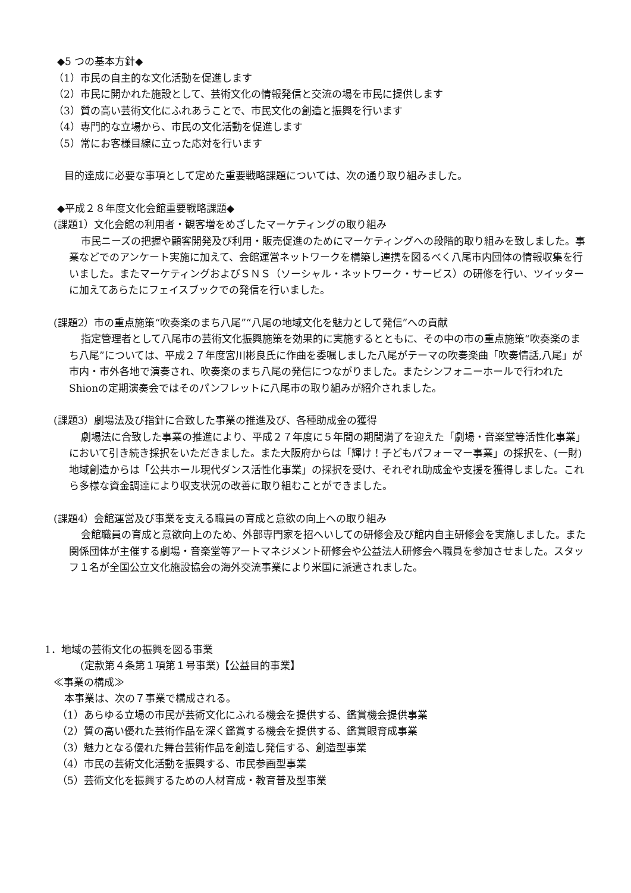◆5 つの基本方針◆
（1）市民の自主的な文化活動を促進します
（2）市民に開かれた施設として、芸術文化の情報発信と交流の場を市民に提供します
（3）質の高い芸術文化にふれあうことで、市民文化の創造と振興を行います
（4）専門的な立場から、市民の文化活動を促進します
（5）常にお客様目線に立った応対を行います
目的達成に必要な事項として定めた重要戦略課題については、次の通り取り組みました。
◆平成２８年度文化会館重要戦略課題◆
(課題1）文化会館の利用者・観客増をめざしたマーケティングの取り組み
市民ニーズの把握や顧客開発及び利用・販売促進のためにマーケティングへの段階的取り組みを致しました。事業などでのアンケート実施に加えて、会館運営ネットワークを構築し連携を図るべく八尾市内団体の情報収集を行いました。またマーケティングおよびＳＮＳ（ソーシャル・ネットワーク・サービス）の研修を行い、ツイッターに加えてあらたにフェイスブックでの発信を行いました。
(課題2）市の重点施策“吹奏楽のまち八尾”“八尾の地域文化を魅力として発信”への貢献
指定管理者として八尾市の芸術文化振興施策を効果的に実施するとともに、その中の市の重点施策“吹奏楽のまち八尾”については、平成２７年度宮川彬良氏に作曲を委嘱しました八尾がテーマの吹奏楽曲「吹奏情話,八尾」が市内・市外各地で演奏され、吹奏楽のまち八尾の発信につながりました。またシンフォニーホールで行われたShionの定期演奏会ではそのパンフレットに八尾市の取り組みが紹介されました。
(課題3）劇場法及び指針に合致した事業の推進及び、各種助成金の獲得
劇場法に合致した事業の推進により、平成２７年度に５年間の期間満了を迎えた「劇場・音楽堂等活性化事業」において引き続き採択をいただきました。また大阪府からは「輝け！子どもパフォーマー事業」の採択を、(一財) 地域創造からは「公共ホール現代ダンス活性化事業」の採択を受け、それぞれ助成金や支援を獲得しました。これら多様な資金調達により収支状況の改善に取り組むことができました。
(課題4）会館運営及び事業を支える職員の育成と意欲の向上への取り組み
会館職員の育成と意欲向上のため、外部専門家を招へいしての研修会及び館内自主研修会を実施しました。また関係団体が主催する劇場・音楽堂等アートマネジメント研修会や公益法人研修会へ職員を参加させました。スタッフ１名が全国公立文化施設協会の海外交流事業により米国に派遣されました。
1．地域の芸術文化の振興を図る事業
(定款第４条第１項第１号事業)【公益目的事業】
≪事業の構成≫
本事業は、次の７事業で構成される。
（1）あらゆる立場の市民が芸術文化にふれる機会を提供する、鑑賞機会提供事業
（2）質の高い優れた芸術作品を深く鑑賞する機会を提供する、鑑賞眼育成事業
（3）魅力となる優れた舞台芸術作品を創造し発信する、創造型事業
（4）市民の芸術文化活動を振興する、市民参画型事業
（5）芸術文化を振興するための人材育成・教育普及型事業